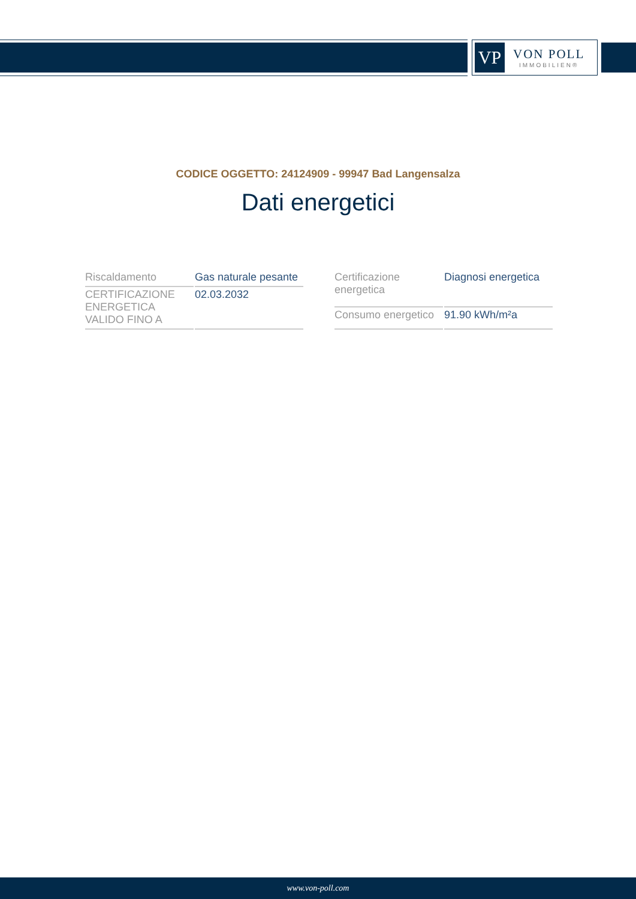VP
VON POLL
IMMOBILIEN®
CODICE OGGETTO: 24124909 - 99947 Bad Langensalza
Dati energetici
| Riscaldamento | Gas naturale pesante |
| CERTIFICAZIONE ENERGETICA VALIDO FINO A | 02.03.2032 |
| Certificazione energetica | Diagnosi energetica |
| Consumo energetico | 91.90 kWh/m²a |
www.von-poll.com